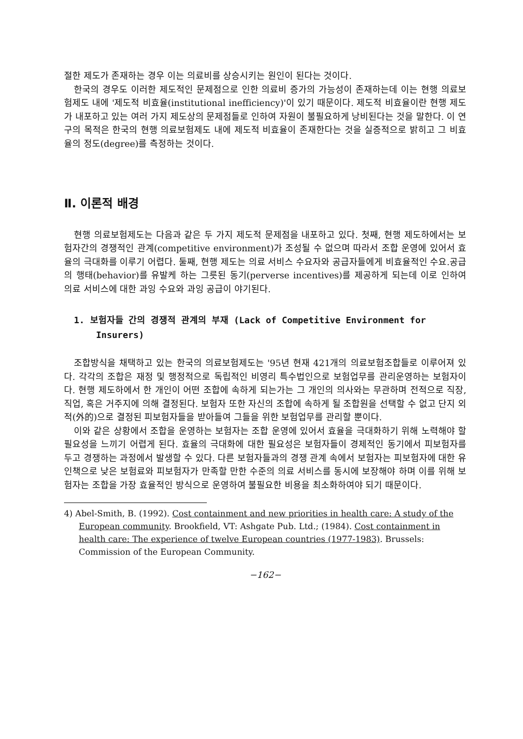절한 제도가 존재하는 경우 이는 의료비를 상승시키는 원인이 된다는 것이다.
한국의 경우도 이러한 제도적인 문제점으로 인한 의료비 증가의 가능성이 존재하는데 이는 현행 의료보험제도 내에 '제도적 비효율(institutional inefficiency)'이 있기 때문이다. 제도적 비효율이란 현행 제도가 내포하고 있는 여러 가지 제도상의 문제점들로 인하여 자원이 불필요하게 낭비된다는 것을 말한다. 이 연구의 목적은 한국의 현행 의료보험제도 내에 제도적 비효율이 존재한다는 것을 실증적으로 밝히고 그 비효율의 정도(degree)를 측정하는 것이다.
Ⅱ. 이론적 배경
현행 의료보험제도는 다음과 같은 두 가지 제도적 문제점을 내포하고 있다. 첫째, 현행 제도하에서는 보험자간의 경쟁적인 관계(competitive environment)가 조성될 수 없으며 따라서 조합 운영에 있어서 효율의 극대화를 이루기 어렵다. 둘째, 현행 제도는 의료 서비스 수요자와 공급자들에게 비효율적인 수요.공급의 행태(behavior)를 유발케 하는 그릇된 동기(perverse incentives)를 제공하게 되는데 이로 인하여 의료 서비스에 대한 과잉 수요와 과잉 공급이 야기된다.
1. 보험자들 간의 경쟁적 관계의 부재 (Lack of Competitive Environment for Insurers)
조합방식을 채택하고 있는 한국의 의료보험제도는 '95년 현재 421개의 의료보험조합들로 이루어져 있다. 각각의 조합은 재정 및 행정적으로 독립적인 비영리 특수법인으로 보험업무를 관리운영하는 보험자이다. 현행 제도하에서 한 개인이 어떤 조합에 속하게 되는가는 그 개인의 의사와는 무관하며 전적으로 직장, 직업, 혹은 거주지에 의해 결정된다. 보험자 또한 자신의 조합에 속하게 될 조합원을 선택할 수 없고 단지 외적(外的)으로 결정된 피보험자들을 받아들여 그들을 위한 보험업무를 관리할 뿐이다.
이와 같은 상황에서 조합을 운영하는 보험자는 조합 운영에 있어서 효율을 극대화하기 위해 노력해야 할 필요성을 느끼기 어렵게 된다. 효율의 극대화에 대한 필요성은 보험자들이 경제적인 동기에서 피보험자를 두고 경쟁하는 과정에서 발생할 수 있다. 다른 보험자들과의 경쟁 관계 속에서 보험자는 피보험자에 대한 유인책으로 낮은 보험료와 피보험자가 만족할 만한 수준의 의료 서비스를 동시에 보장해야 하며 이를 위해 보험자는 조합을 가장 효율적인 방식으로 운영하여 불필요한 비용을 최소화하여야 되기 때문이다.
4) Abel-Smith, B. (1992). Cost containment and new priorities in health care: A study of the European community. Brookfield, VT: Ashgate Pub. Ltd.; (1984). Cost containment in health care: The experience of twelve European countries (1977-1983). Brussels: Commission of the European Community.
−162−